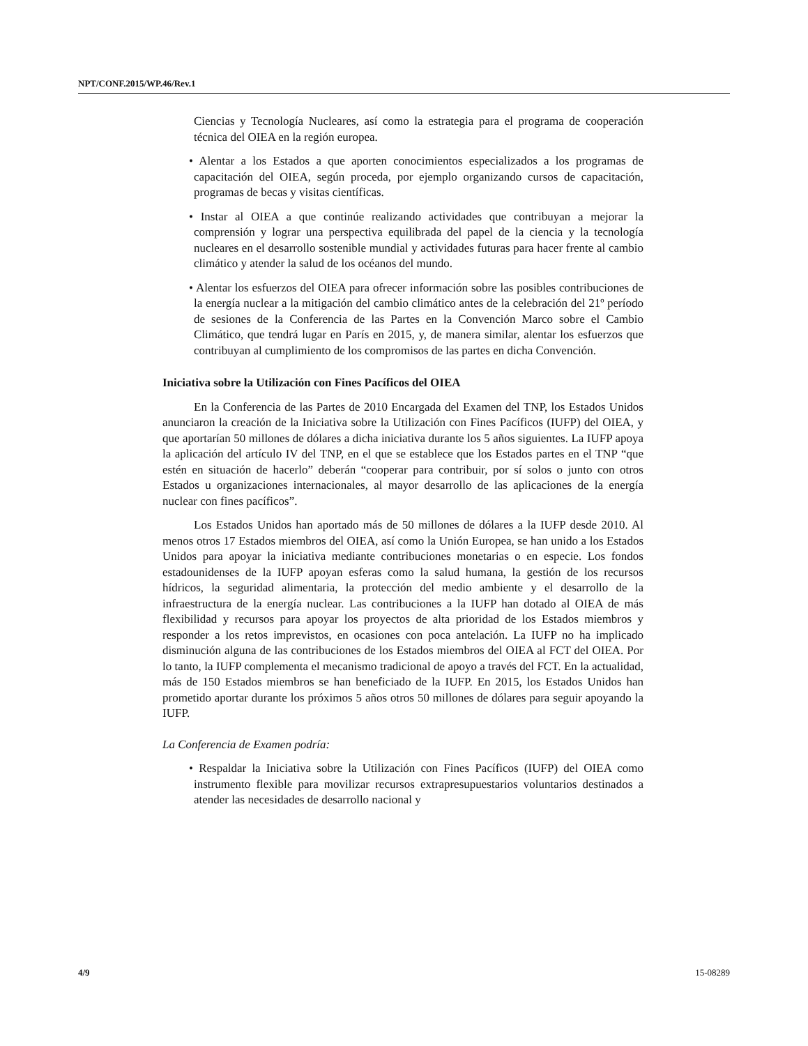NPT/CONF.2015/WP.46/Rev.1
Ciencias y Tecnología Nucleares, así como la estrategia para el programa de cooperación técnica del OIEA en la región europea.
• Alentar a los Estados a que aporten conocimientos especializados a los programas de capacitación del OIEA, según proceda, por ejemplo organizando cursos de capacitación, programas de becas y visitas científicas.
• Instar al OIEA a que continúe realizando actividades que contribuyan a mejorar la comprensión y lograr una perspectiva equilibrada del papel de la ciencia y la tecnología nucleares en el desarrollo sostenible mundial y actividades futuras para hacer frente al cambio climático y atender la salud de los océanos del mundo.
• Alentar los esfuerzos del OIEA para ofrecer información sobre las posibles contribuciones de la energía nuclear a la mitigación del cambio climático antes de la celebración del 21º período de sesiones de la Conferencia de las Partes en la Convención Marco sobre el Cambio Climático, que tendrá lugar en París en 2015, y, de manera similar, alentar los esfuerzos que contribuyan al cumplimiento de los compromisos de las partes en dicha Convención.
Iniciativa sobre la Utilización con Fines Pacíficos del OIEA
En la Conferencia de las Partes de 2010 Encargada del Examen del TNP, los Estados Unidos anunciaron la creación de la Iniciativa sobre la Utilización con Fines Pacíficos (IUFP) del OIEA, y que aportarían 50 millones de dólares a dicha iniciativa durante los 5 años siguientes. La IUFP apoya la aplicación del artículo IV del TNP, en el que se establece que los Estados partes en el TNP “que estén en situación de hacerlo” deberán “cooperar para contribuir, por sí solos o junto con otros Estados u organizaciones internacionales, al mayor desarrollo de las aplicaciones de la energía nuclear con fines pacíficos”.
Los Estados Unidos han aportado más de 50 millones de dólares a la IUFP desde 2010. Al menos otros 17 Estados miembros del OIEA, así como la Unión Europea, se han unido a los Estados Unidos para apoyar la iniciativa mediante contribuciones monetarias o en especie. Los fondos estadounidenses de la IUFP apoyan esferas como la salud humana, la gestión de los recursos hídricos, la seguridad alimentaria, la protección del medio ambiente y el desarrollo de la infraestructura de la energía nuclear. Las contribuciones a la IUFP han dotado al OIEA de más flexibilidad y recursos para apoyar los proyectos de alta prioridad de los Estados miembros y responder a los retos imprevistos, en ocasiones con poca antelación. La IUFP no ha implicado disminución alguna de las contribuciones de los Estados miembros del OIEA al FCT del OIEA. Por lo tanto, la IUFP complementa el mecanismo tradicional de apoyo a través del FCT. En la actualidad, más de 150 Estados miembros se han beneficiado de la IUFP. En 2015, los Estados Unidos han prometido aportar durante los próximos 5 años otros 50 millones de dólares para seguir apoyando la IUFP.
La Conferencia de Examen podría:
• Respaldar la Iniciativa sobre la Utilización con Fines Pacíficos (IUFP) del OIEA como instrumento flexible para movilizar recursos extrapresupuestarios voluntarios destinados a atender las necesidades de desarrollo nacional y
4/9 15-08289